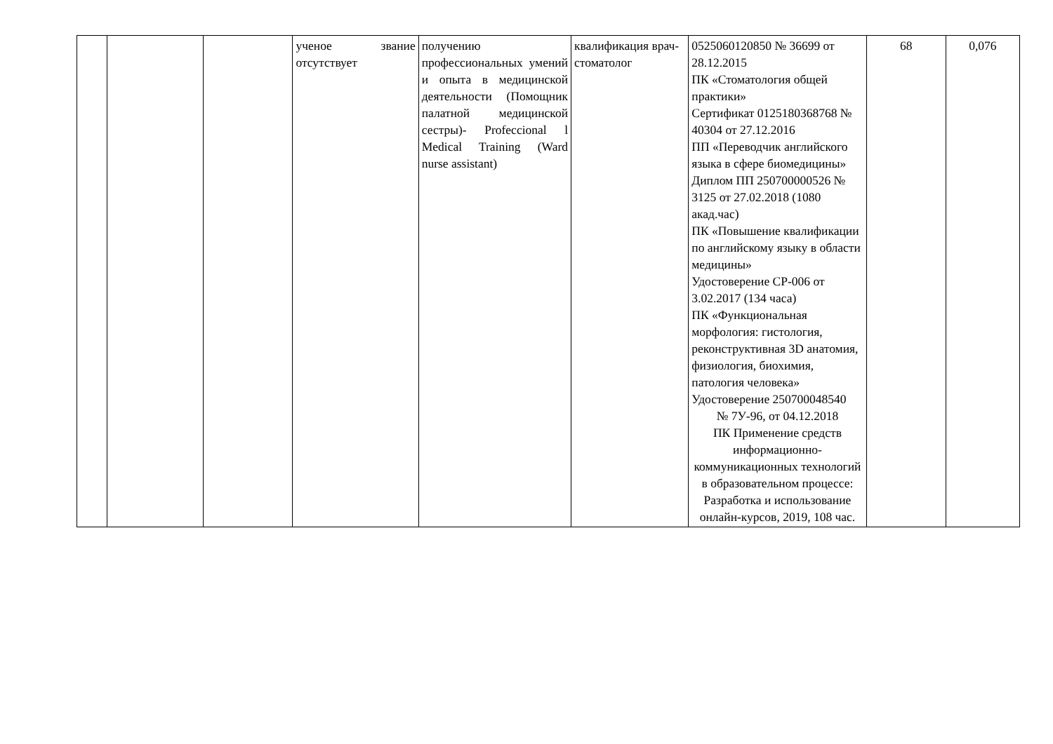| | | | ученое звание отсутствует | получению профессиональных умений и опыта в медицинской деятельности (Помощник палатной медицинской сестры)- Profeccional l Medical Training (Ward nurse assistant) | квалификация врач-стоматолог | 0525060120850 № 36699 от 28.12.2015 ПК «Стоматология общей практики» Сертификат 0125180368768 № 40304 от 27.12.2016 ПП «Переводчик английского языка в сфере биомедицины» Диплом ПП 250700000526 № 3125 от 27.02.2018 (1080 акад.час) ПК «Повышение квалификации по английскому языку в области медицины» Удостоверение СР-006 от 3.02.2017 (134 часа) ПК «Функциональная морфология: гистология, реконструктивная 3D анатомия, физиология, биохимия, патология человека» Удостоверение 250700048540 № 7У-96, от 04.12.2018 ПК Применение средств информационно-коммуникационных технологий в образовательном процессе: Разработка и использование онлайн-курсов, 2019, 108 час. | 68 | 0,076 |